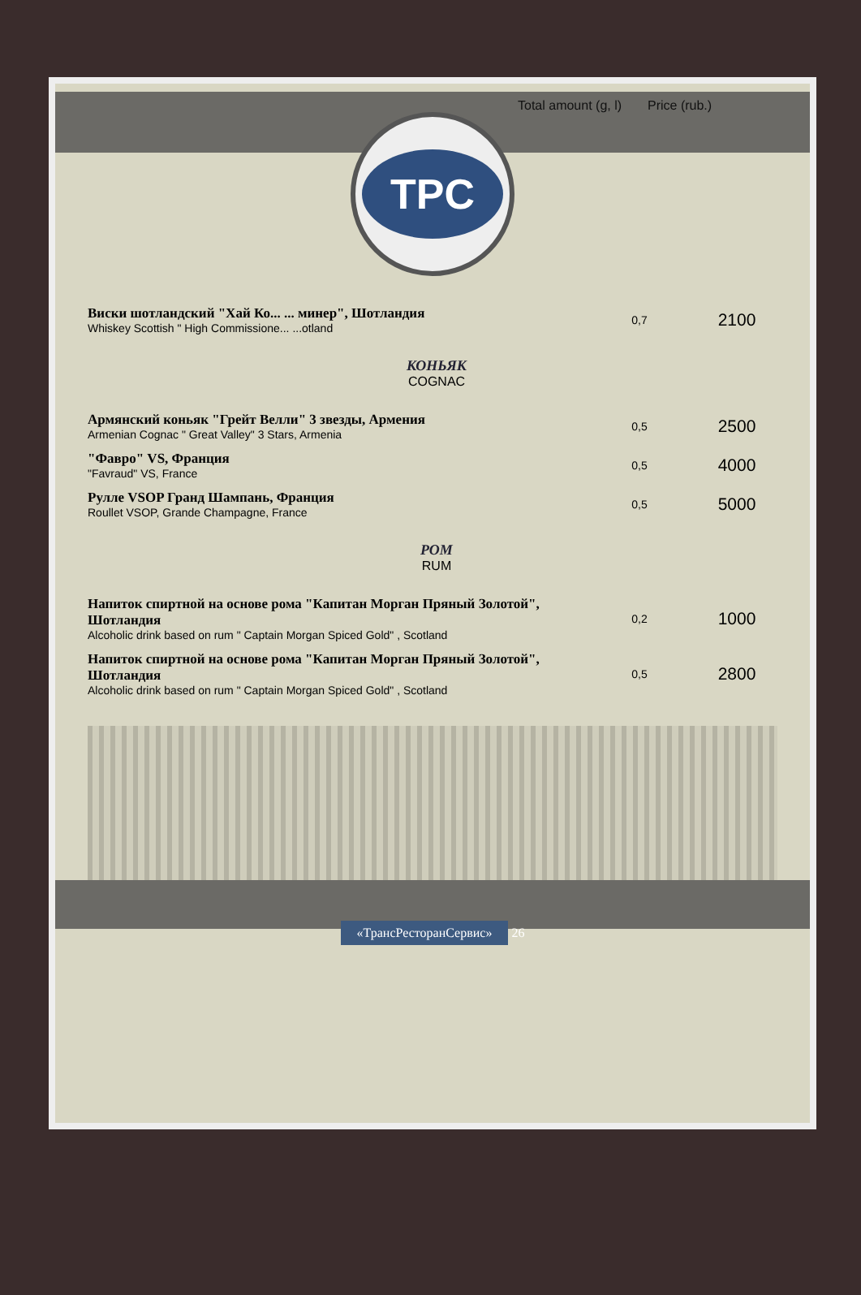Total amount (g, l)
Price (rub.)
TPC
| Виски шотландский "Хай Ко... ... минер", Шотландия Whiskey Scottish " High Commissione... ...otland | 0,7 | 2100 |
| КОНЬЯК COGNAC | | |
| Армянский коньяк "Грейт Велли" 3 звезды, Армения Armenian Cognac " Great Valley" 3 Stars, Armenia | 0,5 | 2500 |
| "Фавро" VS, Франция "Favraud" VS, France | 0,5 | 4000 |
| Рулле VSOP Гранд Шампань, Франция Roullet VSOP, Grande Champagne, France | 0,5 | 5000 |
| РОМ RUM | | |
| Напиток спиртной на основе рома "Капитан Морган Пряный Золотой", Шотландия Alcoholic drink based on rum " Captain Morgan Spiced Gold" , Scotland | 0,2 | 1000 |
| Напиток спиртной на основе рома "Капитан Морган Пряный Золотой", Шотландия Alcoholic drink based on rum " Captain Morgan Spiced Gold" , Scotland | 0,5 | 2800 |
«ТрансРесторанСервис» 26